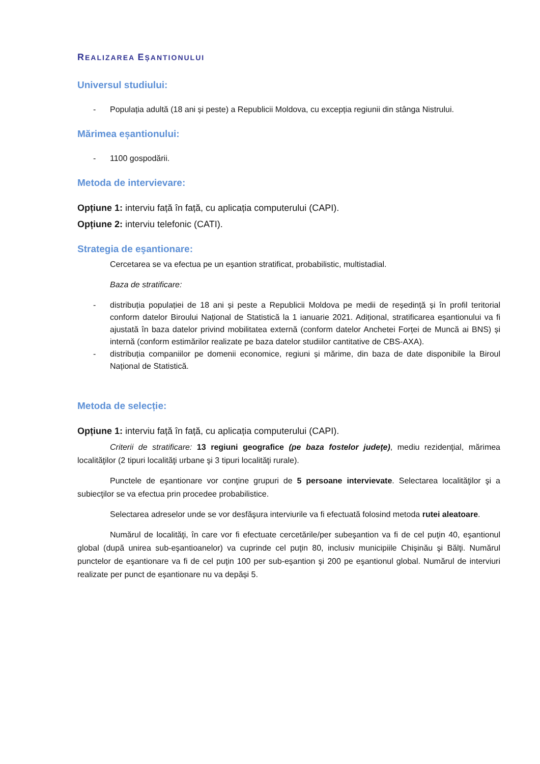REALIZAREA EȘANTIONULUI
Universul studiului:
- Populația adultă (18 ani și peste) a Republicii Moldova, cu excepția regiunii din stânga Nistrului.
Mărimea eșantionului:
- 1100 gospodării.
Metoda de intervievare:
Opțiune 1: interviu față în față, cu aplicația computerului (CAPI).
Opțiune 2: interviu telefonic (CATI).
Strategia de eşantionare:
Cercetarea se va efectua pe un eșantion stratificat, probabilistic, multistadial.
Baza de stratificare:
- distribuția populației de 18 ani și peste a Republicii Moldova pe medii de reședință și în profil teritorial conform datelor Biroului Național de Statistică la 1 ianuarie 2021. Adițional, stratificarea eșantionului va fi ajustată în baza datelor privind mobilitatea externă (conform datelor Anchetei Forței de Muncă ai BNS) și internă (conform estimărilor realizate pe baza datelor studiilor cantitative de CBS-AXA).
- distribuția companiilor pe domenii economice, regiuni și mărime, din baza de date disponibile la Biroul Național de Statistică.
Metoda de selecție:
Opțiune 1: interviu față în față, cu aplicația computerului (CAPI).
Criterii de stratificare: 13 regiuni geografice (pe baza fostelor judeţe), mediu rezidenţial, mărimea localităţilor (2 tipuri localităţi urbane şi 3 tipuri localităţi rurale).
Punctele de eşantionare vor conţine grupuri de 5 persoane intervievate. Selectarea localităţilor şi a subiecţilor se va efectua prin procedee probabilistice.
Selectarea adreselor unde se vor desfăşura interviurile va fi efectuată folosind metoda rutei aleatoare.
Numărul de localităţi, în care vor fi efectuate cercetările/per subeşantion va fi de cel puţin 40, eşantionul global (după unirea sub-eşantioanelor) va cuprinde cel puţin 80, inclusiv municipiile Chişinău şi Bălţi. Numărul punctelor de eşantionare va fi de cel puţin 100 per sub-eşantion şi 200 pe eşantionul global. Numărul de interviuri realizate per punct de eșantionare nu va depăși 5.